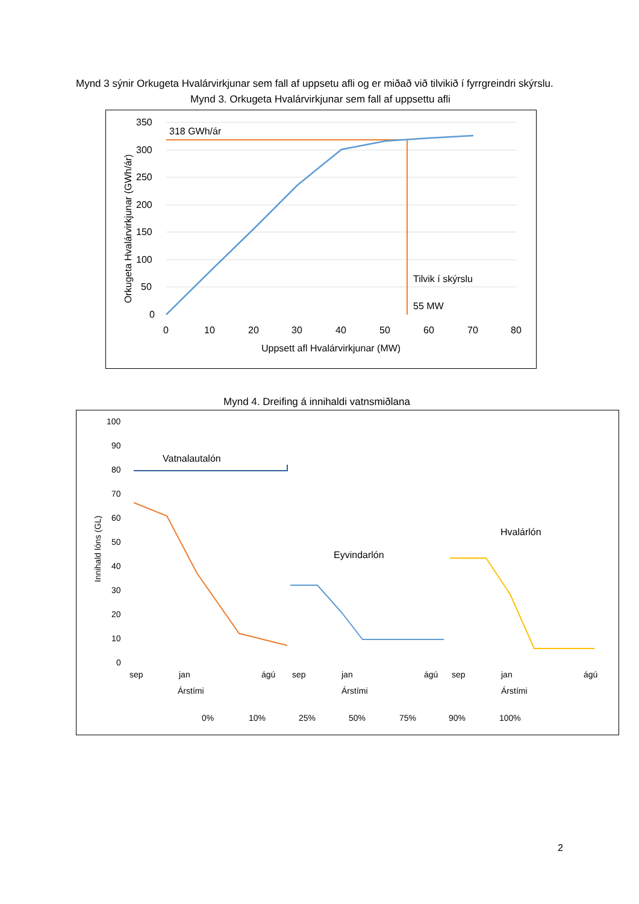Mynd 3 sýnir Orkugeta Hvalárvirkjunar sem fall af uppsetu afli og er miðað við tilvikið í fyrrgreindri skýrslu.
Mynd 3. Orkugeta Hvalárvirkjunar sem fall af uppsettu afli
318 GWh/ár
Tilvik í skýrslu
55 MW
350
300
250
200
150
100
50
0
0
10
20
30
40
50
60
70
80
Uppsett afl Hvalárvirkjunar (MW)
Orkugeta Hvalárvirkjunar (GWh/ár)
Mynd 4. Dreifing á innihaldi vatnsmiðlana
100
90
80
70
60
50
40
30
20
10
0
Vatnalautalón
Eyvindarlón
Hvalárlón
sep
jan
ágú
sep
jan
ágú
sep
jan
ágú
Árstími
Árstími
Árstími
Innihald lóns (GL)
0%
10%
25%
50%
75%
90%
100%
2